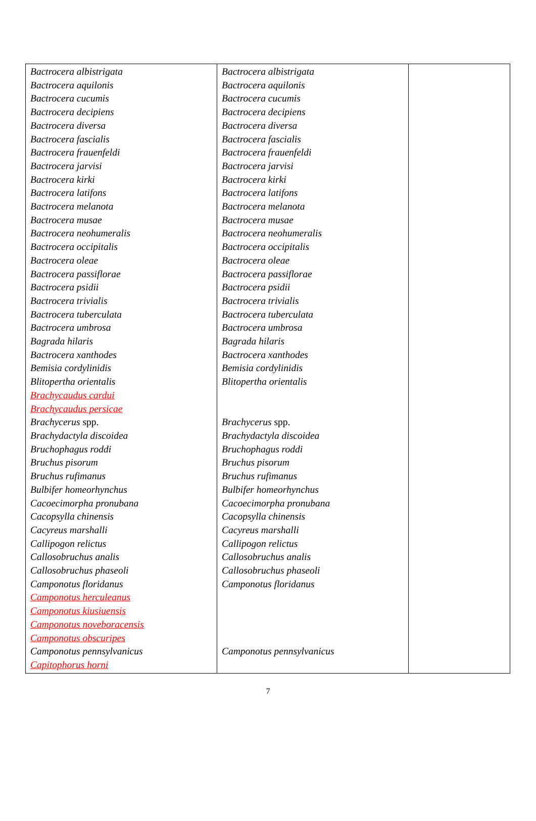| Bactrocera albistrigata Bactrocera aquilonis Bactrocera cucumis Bactrocera decipiens Bactrocera diversa Bactrocera fascialis Bactrocera frauenfeldi Bactrocera jarvisi Bactrocera kirki Bactrocera latifons Bactrocera melanota Bactrocera musae Bactrocera neohumeralis Bactrocera occipitalis Bactrocera oleae Bactrocera passiflorae Bactrocera psidii Bactrocera trivialis Bactrocera tuberculata Bactrocera umbrosa Bagrada hilaris Bactrocera xanthodes Bemisia cordylinidis Blitopertha orientalis Brachycaudus cardui Brachycaudus persicae Brachycerus spp. Brachydactyla discoidea Bruchophagus roddi Bruchus pisorum Bruchus rufimanus Bulbifer homeorhynchus Cacoecimorpha pronubana Cacopsylla chinensis Cacyreus marshalli Callipogon relictus Callosobruchus analis Callosobruchus phaseoli Camponotus floridanus Camponotus herculeanus Camponotus kiusiuensis Camponotus noveboracensis Camponotus obscuripes Camponotus pennsylvanicus Capitophorus horni | Bactrocera albistrigata Bactrocera aquilonis Bactrocera cucumis Bactrocera decipiens Bactrocera diversa Bactrocera fascialis Bactrocera frauenfeldi Bactrocera jarvisi Bactrocera kirki Bactrocera latifons Bactrocera melanota Bactrocera musae Bactrocera neohumeralis Bactrocera occipitalis Bactrocera oleae Bactrocera passiflorae Bactrocera psidii Bactrocera trivialis Bactrocera tuberculata Bactrocera umbrosa Bagrada hilaris Bactrocera xanthodes Bemisia cordylinidis Blitopertha orientalis Brachycerus spp. Brachydactyla discoidea Bruchophagus roddi Bruchus pisorum Bruchus rufimanus Bulbifer homeorhynchus Cacoecimorpha pronubana Cacopsylla chinensis Cacyreus marshalli Callipogon relictus Callosobruchus analis Callosobruchus phaseoli Camponotus floridanus Camponotus pennsylvanicus | |
7